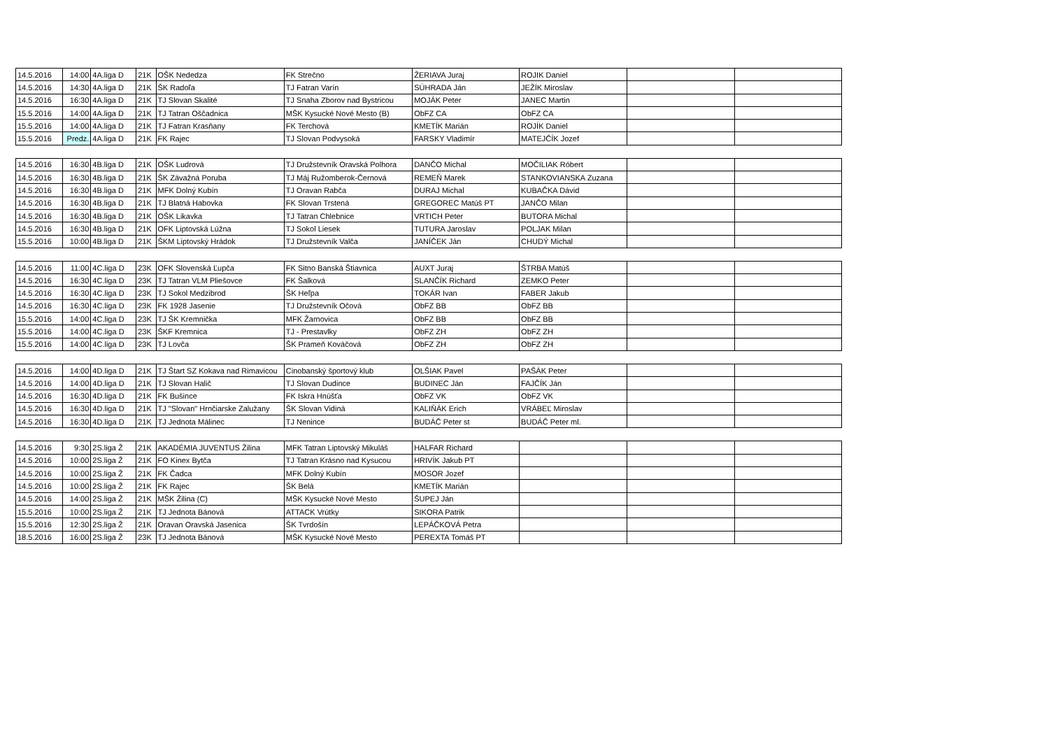| 14.5.2016 | 14:00 | 4A.liga D | 21K | OŠK Nededza | FK Strečno | ŽERIAVA Juraj | ROJIK Daniel | | |
| 14.5.2016 | 14:30 | 4A.liga D | 21K | ŠK Radoľa | TJ Fatran Varín | SÚHRADA Ján | JEŽÍK Miroslav | | |
| 14.5.2016 | 16:30 | 4A.liga D | 21K | TJ Slovan Skalité | TJ Snaha Zborov nad Bystricou | MOJÁK Peter | JANEC Martin | | |
| 15.5.2016 | 14:00 | 4A.liga D | 21K | TJ Tatran Oščadnica | MŠK Kysucké Nové Mesto (B) | ObFZ CA | ObFZ CA | | |
| 15.5.2016 | 14:00 | 4A.liga D | 21K | TJ Fatran Krasňany | FK Terchová | KMETÍK Marián | ROJÍK Daniel | | |
| 15.5.2016 | Predz. | 4A.liga D | 21K | FK Rajec | TJ Slovan Podvysoká | FARSKY Vladimír | MATEJČÍK Jozef | | |
| 14.5.2016 | 16:30 | 4B.liga D | 21K | OŠK Ludrová | TJ Družstevník Oravská Polhora | DANČO Michal | MOČILIAK Róbert | | |
| 14.5.2016 | 16:30 | 4B.liga D | 21K | ŠK Závažná Poruba | TJ Máj Ružomberok-Černová | REMEŇ Marek | STANKOVIANSKA Zuzana | | |
| 14.5.2016 | 16:30 | 4B.liga D | 21K | MFK Dolný Kubín | TJ Oravan Rabča | DURAJ Michal | KUBAČKA Dávid | | |
| 14.5.2016 | 16:30 | 4B.liga D | 21K | TJ Blatná Habovka | FK Slovan Trstená | GREGOREC Matúš PT | JANČO Milan | | |
| 14.5.2016 | 16:30 | 4B.liga D | 21K | OŠK Likavka | TJ Tatran Chlebnice | VRTICH Peter | BUTORA Michal | | |
| 14.5.2016 | 16:30 | 4B.liga D | 21K | OFK Liptovská Lúžna | TJ Sokol Liesek | TUTURA Jaroslav | POLJAK Milan | | |
| 15.5.2016 | 10:00 | 4B.liga D | 21K | ŠKM Liptovský Hrádok | TJ Družstevník Valča | JANÍČEK Ján | CHUDÝ Michal | | |
| 14.5.2016 | 11:00 | 4C.liga D | 23K | OFK Slovenská Ľupča | FK Sitno Banská Štiavnica | AUXT Juraj | ŠTRBA Matúš | | |
| 14.5.2016 | 16:30 | 4C.liga D | 23K | TJ Tatran VLM Pliešovce | FK Šalková | SLANČÍK Richard | ZEMKO Peter | | |
| 14.5.2016 | 16:30 | 4C.liga D | 23K | TJ Sokol Medzibrod | ŠK Heľpa | TOKÁR Ivan | FABER Jakub | | |
| 14.5.2016 | 16:30 | 4C.liga D | 23K | FK 1928 Jasenie | TJ Družstevník Očová | ObFZ BB | ObFZ BB | | |
| 15.5.2016 | 14:00 | 4C.liga D | 23K | TJ ŠK Kremnička | MFK Žarnovica | ObFZ BB | ObFZ BB | | |
| 15.5.2016 | 14:00 | 4C.liga D | 23K | ŠKF Kremnica | TJ - Prestavlky | ObFZ ZH | ObFZ ZH | | |
| 15.5.2016 | 14:00 | 4C.liga D | 23K | TJ Lovča | ŠK Prameň Kováčová | ObFZ ZH | ObFZ ZH | | |
| 14.5.2016 | 14:00 | 4D.liga D | 21K | TJ Štart SZ Kokava nad Rimavicou | Cinobanský športový klub | OLŠIAK Pavel | PAŠÁK Peter | | |
| 14.5.2016 | 14:00 | 4D.liga D | 21K | TJ Slovan Halič | TJ Slovan Dudince | BUDINEC Ján | FAJČÍK Ján | | |
| 14.5.2016 | 16:30 | 4D.liga D | 21K | FK Bušince | FK Iskra Hnúšťa | ObFZ VK | ObFZ VK | | |
| 14.5.2016 | 16:30 | 4D.liga D | 21K | TJ "Slovan" Hrnčiarske Zalužany | ŠK Slovan Vidiná | KALIŇÁK Erich | VRÁBEĽ Miroslav | | |
| 14.5.2016 | 16:30 | 4D.liga D | 21K | TJ Jednota Málinec | TJ Nenince | BUDÁČ Peter st | BUDÁČ Peter ml. | | |
| 14.5.2016 | 9:30 | 2S.liga Ž | 21K | AKADÉMIA JUVENTUS Žilina | MFK Tatran Liptovský Mikuláš | HALFAR Richard | | | |
| 14.5.2016 | 10:00 | 2S.liga Ž | 21K | FO Kinex Bytča | TJ Tatran Krásno nad Kysucou | HRIVÍK Jakub PT | | | |
| 14.5.2016 | 10:00 | 2S.liga Ž | 21K | FK Čadca | MFK Dolný Kubín | MOSOR Jozef | | | |
| 14.5.2016 | 10:00 | 2S.liga Ž | 21K | FK Rajec | ŠK Belá | KMETÍK Marián | | | |
| 14.5.2016 | 14:00 | 2S.liga Ž | 21K | MŠK Žilina (C) | MŠK Kysucké Nové Mesto | ŠUPEJ Ján | | | |
| 15.5.2016 | 10:00 | 2S.liga Ž | 21K | TJ Jednota Bánová | ATTACK Vrútky | SIKORA Patrik | | | |
| 15.5.2016 | 12:30 | 2S.liga Ž | 21K | Oravan Oravská Jasenica | ŠK Tvrdošín | LEPÁČKOVÁ Petra | | | |
| 18.5.2016 | 16:00 | 2S.liga Ž | 23K | TJ Jednota Bánová | MŠK Kysucké Nové Mesto | PEREXTA Tomáš PT | | | |